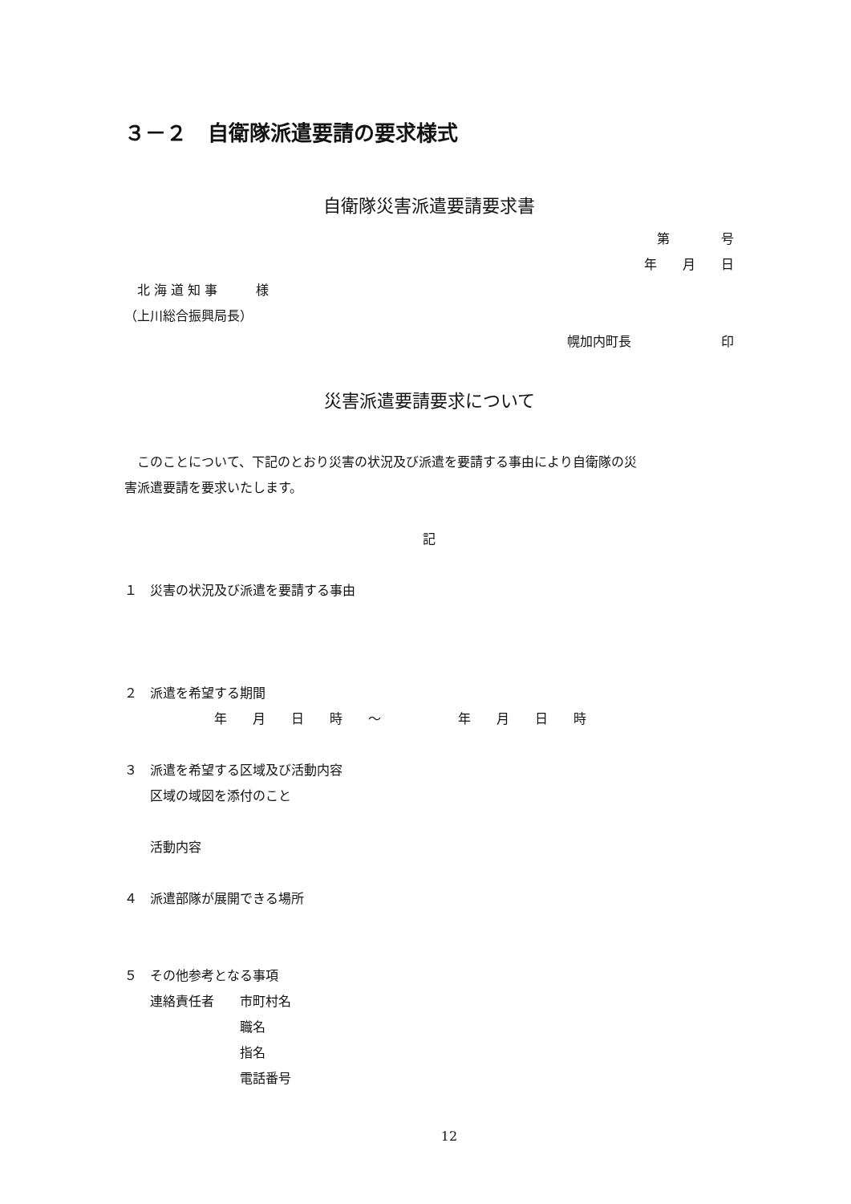３－２　自衛隊派遣要請の要求様式
自衛隊災害派遣要請要求書
第　　　　号
年　　月　　日
　北 海 道 知 事　　　様
（上川総合振興局長）
幌加内町長　　　　　　　印
災害派遣要請要求について
　このことについて、下記のとおり災害の状況及び派遣を要請する事由により自衛隊の災
害派遣要請を要求いたします。
記
１　災害の状況及び派遣を要請する事由
２　派遣を希望する期間
　　　　　　　年　　月　　日　　時　　～　　　　　　年　　月　　日　　時
３　派遣を希望する区域及び活動内容
　　区域の域図を添付のこと
　　活動内容
４　派遣部隊が展開できる場所
５　その他参考となる事項
　　連絡責任者　　市町村名
　　　　　　　　　職名
　　　　　　　　　指名
　　　　　　　　　電話番号
12